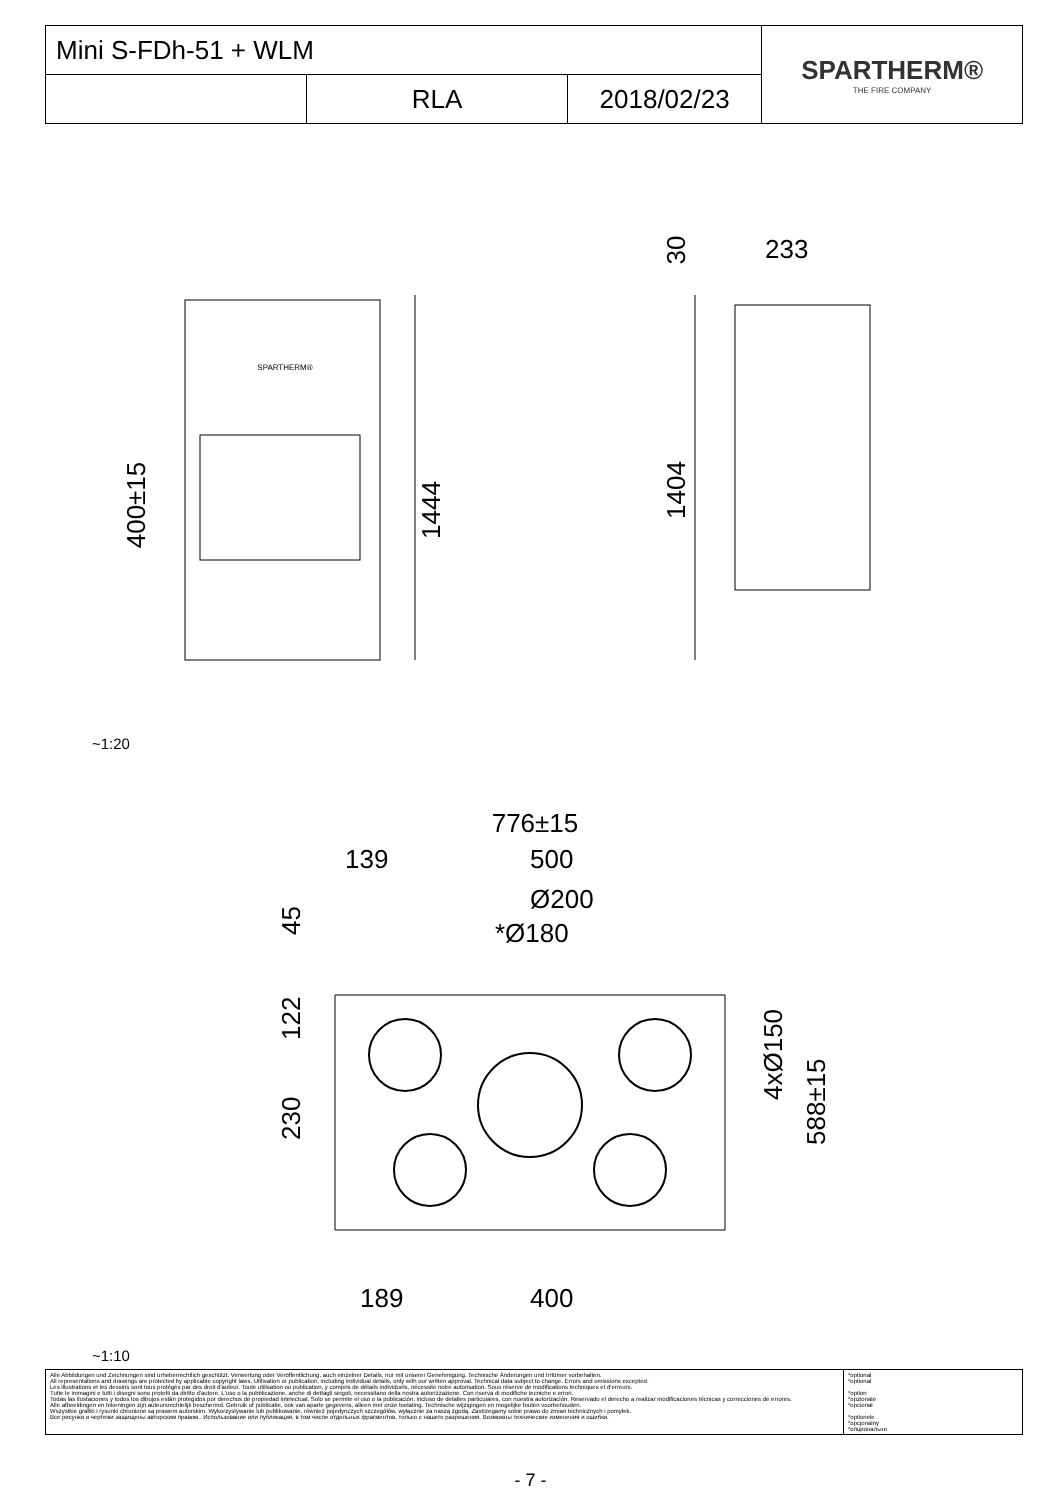| Mini S-FDh-51 + WLM | | | SPARTHERM® THE FIRE COMPANY |
| | RLA | 2018/02/23 | |
SPARTHERM®
1444
400±15
1404
30
233
~1:20
776±15
139
500
Ø200
*Ø180
45
122
230
4xØ150
588±15
189
400
~1:10
| Alle Abbildungen und Zeichnungen sind urheberrechtlich geschützt. Verwertung oder Veröffentlichung, auch einzelner Details, nur mit unserer Genehmigung. Technische Änderungen und Irrtümer vorbehalten. All representations and drawings are protected by applicable copyright laws. Utilisation or publication, including individual details, only with our written approval. Technical data subject to change. Errors and omissions excepted. Les illustrations et les dessins sont tous protégés par des droit d'auteur. Toute utilisation ou publication, y compris de détails individuels, nécessite notre autorisation. Sous réserve de modifications techniques et d'erreurs. Tutte le immagini e tutti i disegni sono protetti da diritto d'autore. L'uso o la pubblicazione, anche di dettagli singoli, necessitano della nostra autorizzazione. Con riserva di modifiche tecniche e errori. Todas las ilustaciones y todos los dibujos están protegidos por derechos de propiedad intelectual. Solo se permite el uso o la publicación, incluso de detalles particulares, con nuestra autorización. Reservado el derecho a realizar modificaciones técnicas y correcciones de errores. Alle afbeeldingen en tekeningen zijn auteursrechtelijk beschermd. Gebruik of publicatie, ook van aparte gegevens, alleen met onze toelating. Technische wijzigingen en mogelijke fouten voorbehouden. Wszystkie grafiki i rysunki chronione są prawem autorskim. Wykorzystywanie lub publikowanie, również pojedynczych szczegółów, wyłącznie za naszą zgodą. Zastrzegamy sobie prawo do zmian technicznych i pomyłek. Все рисунки и чертежи защищены авторским правом.. Использование или публикация, в том числе отдельных фрагментов, только с нашего разрешения. Возможны технические изменения и ошибки. | *optional *optional *option *opzionale *opcional *optionele *opcjonalny *опционально |
- 7 -